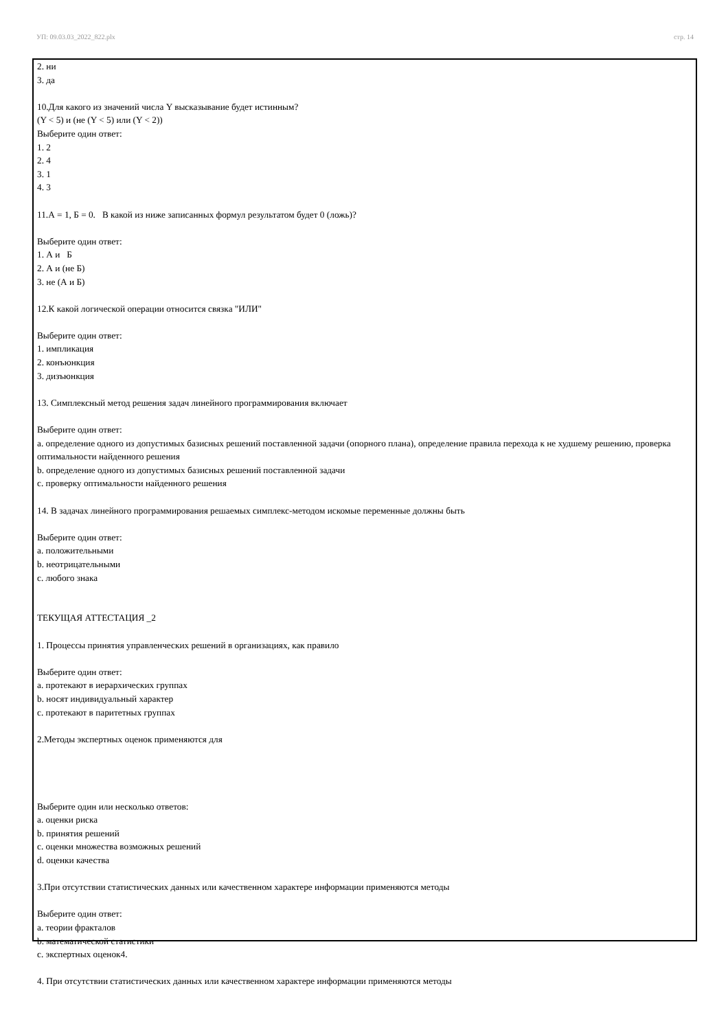УП: 09.03.03_2022_822.plx стр. 14
2. ни
3. да
10.Для какого из значений числа Y высказывание будет истинным?
(Y < 5) и (не (Y < 5) или (Y < 2))
Выберите один ответ:
1. 2
2. 4
3. 1
4. 3
11.А = 1, Б = 0. В какой из ниже записанных формул результатом будет 0 (ложь)?
Выберите один ответ:
1. А и Б
2. А и (не Б)
3. не (А и Б)
12.К какой логической операции относится связка "ИЛИ"
Выберите один ответ:
1. импликация
2. конъюнкция
3. дизъюнкция
13. Симплексный метод решения задач линейного программирования включает
Выберите один ответ:
a. определение одного из допустимых базисных решений поставленной задачи (опорного плана), определение правила перехода к не худшему решению, проверка оптимальности найденного решения
b. определение одного из допустимых базисных решений поставленной задачи
c. проверку оптимальности найденного решения
14. В задачах линейного программирования решаемых симплекс-методом искомые переменные должны быть
Выберите один ответ:
a. положительными
b. неотрицательными
c. любого знака
ТЕКУЩАЯ АТТЕСТАЦИЯ _2
1. Процессы принятия управленческих решений в организациях, как правило
Выберите один ответ:
a. протекают в иерархических группах
b. носят индивидуальный характер
c. протекают в паритетных группах
2.Методы экспертных оценок применяются для
Выберите один или несколько ответов:
a. оценки риска
b. принятия решений
c. оценки множества возможных решений
d. оценки качества
3.При отсутствии статистических данных или качественном характере информации применяются методы
Выберите один ответ:
a. теории фракталов
b. математической статистики
c. экспертных оценок4.
4. При отсутствии статистических данных или качественном характере информации применяются методы